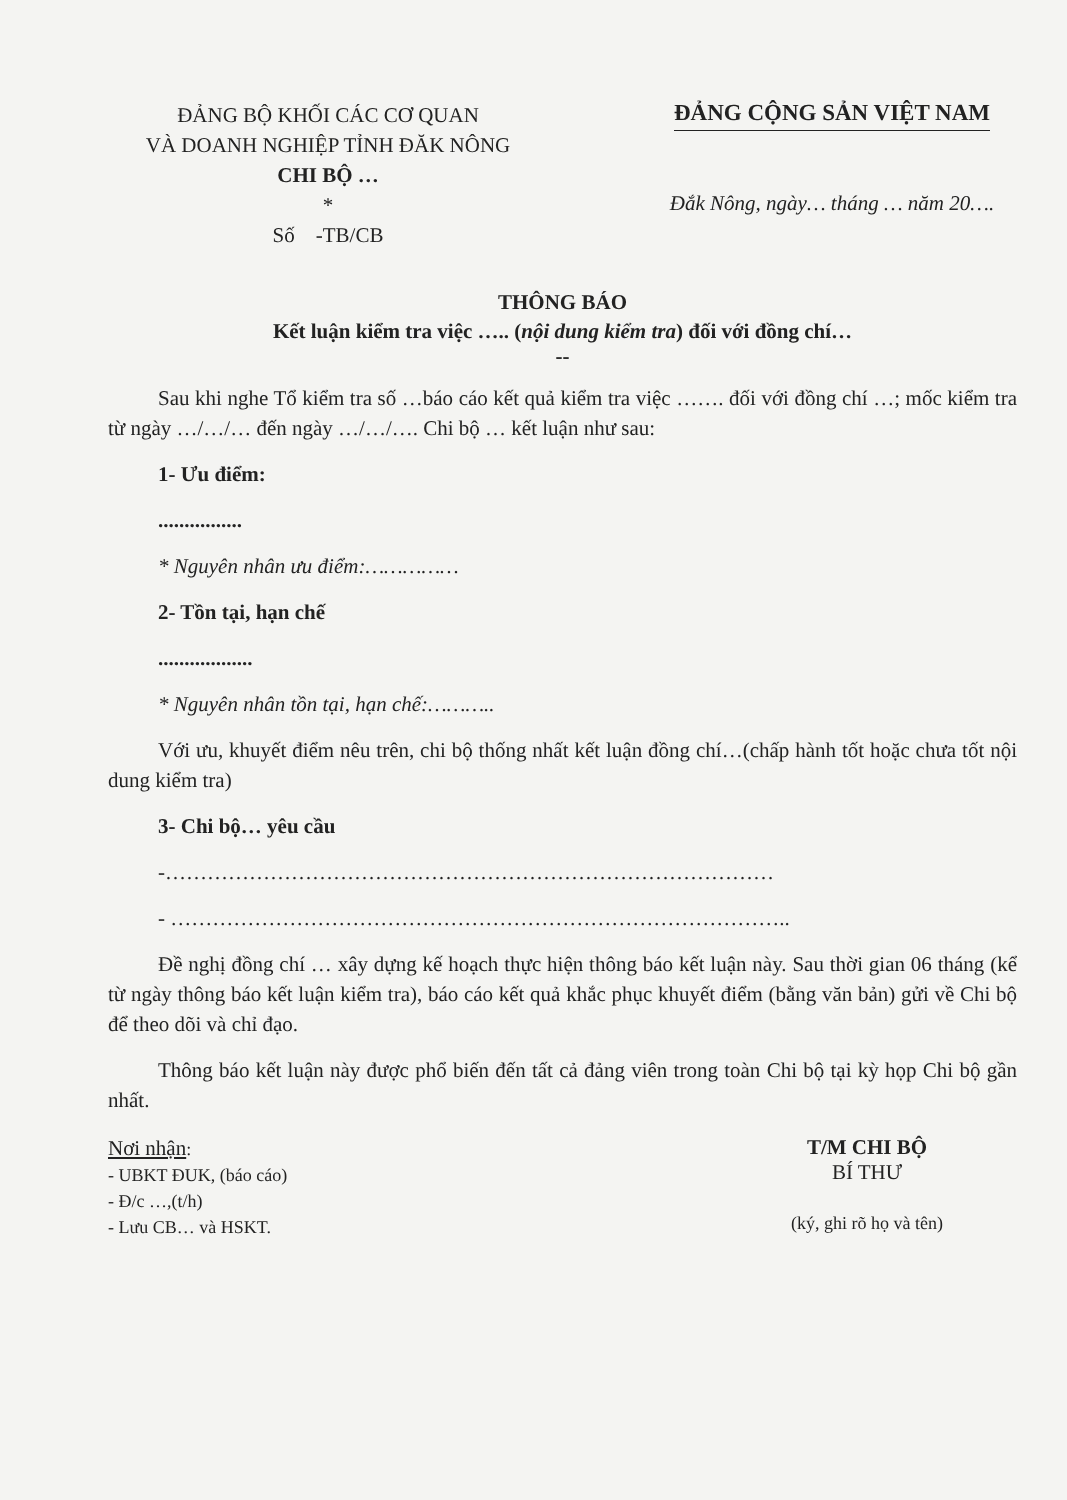ĐẢNG BỘ KHỐI CÁC CƠ QUAN
VÀ DOANH NGHIỆP TỈNH ĐĂK NÔNG
CHI BỘ …
*
Số -TB/CB
ĐẢNG CỘNG SẢN VIỆT NAM
Đắk Nông, ngày… tháng … năm 20….
THÔNG BÁO
Kết luận kiểm tra việc ….. (nội dung kiểm tra) đối với đồng chí…
--
Sau khi nghe Tổ kiểm tra số …báo cáo kết quả kiểm tra việc ……. đối với đồng chí …; mốc kiểm tra từ ngày …/…/… đến ngày …/…/…. Chi bộ … kết luận như sau:
1- Ưu điểm:
................
* Nguyên nhân ưu điểm:……………
2- Tồn tại, hạn chế
..................
* Nguyên nhân tồn tại, hạn chế:………..
Với ưu, khuyết điểm nêu trên, chi bộ thống nhất kết luận đồng chí…(chấp hành tốt hoặc chưa tốt nội dung kiểm tra)
3- Chi bộ… yêu cầu
-……………………………………………………………………………
- ……………………………………………………………………………..
Đề nghị đồng chí … xây dựng kế hoạch thực hiện thông báo kết luận này. Sau thời gian 06 tháng (kể từ ngày thông báo kết luận kiểm tra), báo cáo kết quả khắc phục khuyết điểm (bằng văn bản) gửi về Chi bộ để theo dõi và chỉ đạo.
Thông báo kết luận này được phổ biến đến tất cả đảng viên trong toàn Chi bộ tại kỳ họp Chi bộ gần nhất.
Nơi nhận:
- UBKT ĐUK, (báo cáo)
- Đ/c …,(t/h)
- Lưu CB… và HSKT.
T/M CHI BỘ
BÍ THƯ
(ký, ghi rõ họ và tên)